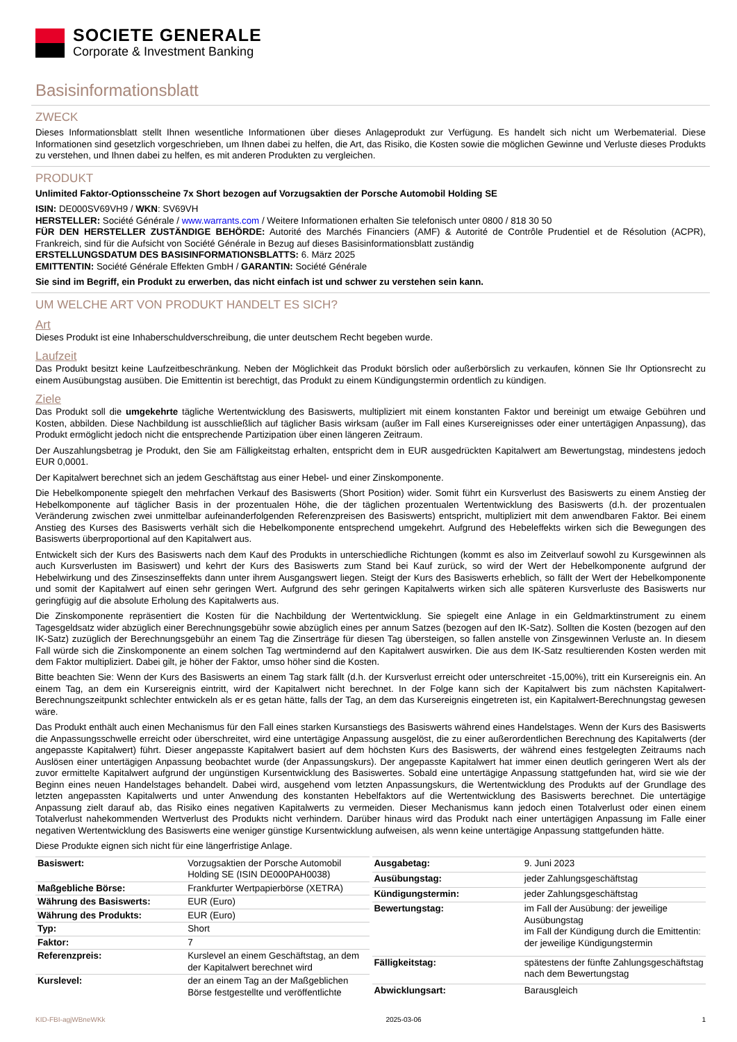SOCIETE GENERALE
Corporate & Investment Banking
Basisinformationsblatt
ZWECK
Dieses Informationsblatt stellt Ihnen wesentliche Informationen über dieses Anlageprodukt zur Verfügung. Es handelt sich nicht um Werbematerial. Diese Informationen sind gesetzlich vorgeschrieben, um Ihnen dabei zu helfen, die Art, das Risiko, die Kosten sowie die möglichen Gewinne und Verluste dieses Produkts zu verstehen, und Ihnen dabei zu helfen, es mit anderen Produkten zu vergleichen.
PRODUKT
Unlimited Faktor-Optionsscheine 7x Short bezogen auf Vorzugsaktien der Porsche Automobil Holding SE
ISIN: DE000SV69VH9 / WKN: SV69VH
HERSTELLER: Société Générale / www.warrants.com / Weitere Informationen erhalten Sie telefonisch unter 0800 / 818 30 50
FÜR DEN HERSTELLER ZUSTÄNDIGE BEHÖRDE: Autorité des Marchés Financiers (AMF) & Autorité de Contrôle Prudentiel et de Résolution (ACPR), Frankreich, sind für die Aufsicht von Société Générale in Bezug auf dieses Basisinformationsblatt zuständig
ERSTELLUNGSDATUM DES BASISINFORMATIONSBLATTS: 6. März 2025
EMITTENTIN: Société Générale Effekten GmbH / GARANTIN: Société Générale
Sie sind im Begriff, ein Produkt zu erwerben, das nicht einfach ist und schwer zu verstehen sein kann.
UM WELCHE ART VON PRODUKT HANDELT ES SICH?
Art
Dieses Produkt ist eine Inhaberschuldverschreibung, die unter deutschem Recht begeben wurde.
Laufzeit
Das Produkt besitzt keine Laufzeitbeschränkung. Neben der Möglichkeit das Produkt börslich oder außerbörslich zu verkaufen, können Sie Ihr Optionsrecht zu einem Ausübungstag ausüben. Die Emittentin ist berechtigt, das Produkt zu einem Kündigungstermin ordentlich zu kündigen.
Ziele
Das Produkt soll die umgekehrte tägliche Wertentwicklung des Basiswerts, multipliziert mit einem konstanten Faktor und bereinigt um etwaige Gebühren und Kosten, abbilden. Diese Nachbildung ist ausschließlich auf täglicher Basis wirksam (außer im Fall eines Kursereignisses oder einer untertägigen Anpassung), das Produkt ermöglicht jedoch nicht die entsprechende Partizipation über einen längeren Zeitraum.
Der Auszahlungsbetrag je Produkt, den Sie am Fälligkeitstag erhalten, entspricht dem in EUR ausgedrückten Kapitalwert am Bewertungstag, mindestens jedoch EUR 0,0001.
Der Kapitalwert berechnet sich an jedem Geschäftstag aus einer Hebel- und einer Zinskomponente.
Die Hebelkomponente spiegelt den mehrfachen Verkauf des Basiswerts (Short Position) wider. Somit führt ein Kursverlust des Basiswerts zu einem Anstieg der Hebelkomponente auf täglicher Basis in der prozentualen Höhe, die der täglichen prozentualen Wertentwicklung des Basiswerts (d.h. der prozentualen Veränderung zwischen zwei unmittelbar aufeinanderfolgenden Referenzpreisen des Basiswerts) entspricht, multipliziert mit dem anwendbaren Faktor. Bei einem Anstieg des Kurses des Basiswerts verhält sich die Hebelkomponente entsprechend umgekehrt. Aufgrund des Hebeleffekts wirken sich die Bewegungen des Basiswerts überproportional auf den Kapitalwert aus.
Entwickelt sich der Kurs des Basiswerts nach dem Kauf des Produkts in unterschiedliche Richtungen (kommt es also im Zeitverlauf sowohl zu Kursgewinnen als auch Kursverlusten im Basiswert) und kehrt der Kurs des Basiswerts zum Stand bei Kauf zurück, so wird der Wert der Hebelkomponente aufgrund der Hebelwirkung und des Zinseszinseffekts dann unter ihrem Ausgangswert liegen. Steigt der Kurs des Basiswerts erheblich, so fällt der Wert der Hebelkomponente und somit der Kapitalwert auf einen sehr geringen Wert. Aufgrund des sehr geringen Kapitalwerts wirken sich alle späteren Kursverluste des Basiswerts nur geringfügig auf die absolute Erholung des Kapitalwerts aus.
Die Zinskomponente repräsentiert die Kosten für die Nachbildung der Wertentwicklung. Sie spiegelt eine Anlage in ein Geldmarktinstrument zu einem Tagesgeldsatz wider abzüglich einer Berechnungsgebühr sowie abzüglich eines per annum Satzes (bezogen auf den IK-Satz). Sollten die Kosten (bezogen auf den IK-Satz) zuzüglich der Berechnungsgebühr an einem Tag die Zinserträge für diesen Tag übersteigen, so fallen anstelle von Zinsgewinnen Verluste an. In diesem Fall würde sich die Zinskomponente an einem solchen Tag wertmindernd auf den Kapitalwert auswirken. Die aus dem IK-Satz resultierenden Kosten werden mit dem Faktor multipliziert. Dabei gilt, je höher der Faktor, umso höher sind die Kosten.
Bitte beachten Sie: Wenn der Kurs des Basiswerts an einem Tag stark fällt (d.h. der Kursverlust erreicht oder unterschreitet -15,00%), tritt ein Kursereignis ein. An einem Tag, an dem ein Kursereignis eintritt, wird der Kapitalwert nicht berechnet. In der Folge kann sich der Kapitalwert bis zum nächsten Kapitalwert-Berechnungszeitpunkt schlechter entwickeln als er es getan hätte, falls der Tag, an dem das Kursereignis eingetreten ist, ein Kapitalwert-Berechnungstag gewesen wäre.
Das Produkt enthält auch einen Mechanismus für den Fall eines starken Kursanstiegs des Basiswerts während eines Handelstages. Wenn der Kurs des Basiswerts die Anpassungsschwelle erreicht oder überschreitet, wird eine untertägige Anpassung ausgelöst, die zu einer außerordentlichen Berechnung des Kapitalwerts (der angepasste Kapitalwert) führt. Dieser angepasste Kapitalwert basiert auf dem höchsten Kurs des Basiswerts, der während eines festgelegten Zeitraums nach Auslösen einer untertägigen Anpassung beobachtet wurde (der Anpassungskurs). Der angepasste Kapitalwert hat immer einen deutlich geringeren Wert als der zuvor ermittelte Kapitalwert aufgrund der ungünstigen Kursentwicklung des Basiswertes. Sobald eine untertägige Anpassung stattgefunden hat, wird sie wie der Beginn eines neuen Handelstages behandelt. Dabei wird, ausgehend vom letzten Anpassungskurs, die Wertentwicklung des Produkts auf der Grundlage des letzten angepassten Kapitalwerts und unter Anwendung des konstanten Hebelfaktors auf die Wertentwicklung des Basiswerts berechnet. Die untertägige Anpassung zielt darauf ab, das Risiko eines negativen Kapitalwerts zu vermeiden. Dieser Mechanismus kann jedoch einen Totalverlust oder einen einem Totalverlust nahekommenden Wertverlust des Produkts nicht verhindern. Darüber hinaus wird das Produkt nach einer untertägigen Anpassung im Falle einer negativen Wertentwicklung des Basiswerts eine weniger günstige Kursentwicklung aufweisen, als wenn keine untertägige Anpassung stattgefunden hätte.
Diese Produkte eignen sich nicht für eine längerfristige Anlage.
| Basiswert: | Vorzugsaktien der Porsche Automobil Holding SE (ISIN DE000PAH0038) |
| Maßgebliche Börse: | Frankfurter Wertpapierbörse (XETRA) |
| Währung des Basiswerts: | EUR (Euro) |
| Währung des Produkts: | EUR (Euro) |
| Typ: | Short |
| Faktor: | 7 |
| Referenzpreis: | Kurslevel an einem Geschäftstag, an dem der Kapitalwert berechnet wird |
| Kurslevel: | der an einem Tag an der Maßgeblichen Börse festgestellte und veröffentlichte |
| Ausgabetag: | 9. Juni 2023 |
| Ausübungstag: | jeder Zahlungsgeschäftstag |
| Kündigungstermin: | jeder Zahlungsgeschäftstag |
| Bewertungstag: | im Fall der Ausübung: der jeweilige Ausübungstag im Fall der Kündigung durch die Emittentin: der jeweilige Kündigungstermin |
| Fälligkeitstag: | spätestens der fünfte Zahlungsgeschäftstag nach dem Bewertungstag |
| Abwicklungsart: | Barausgleich |
KID-FBI-agjWBneWKk 2025-03-06 1